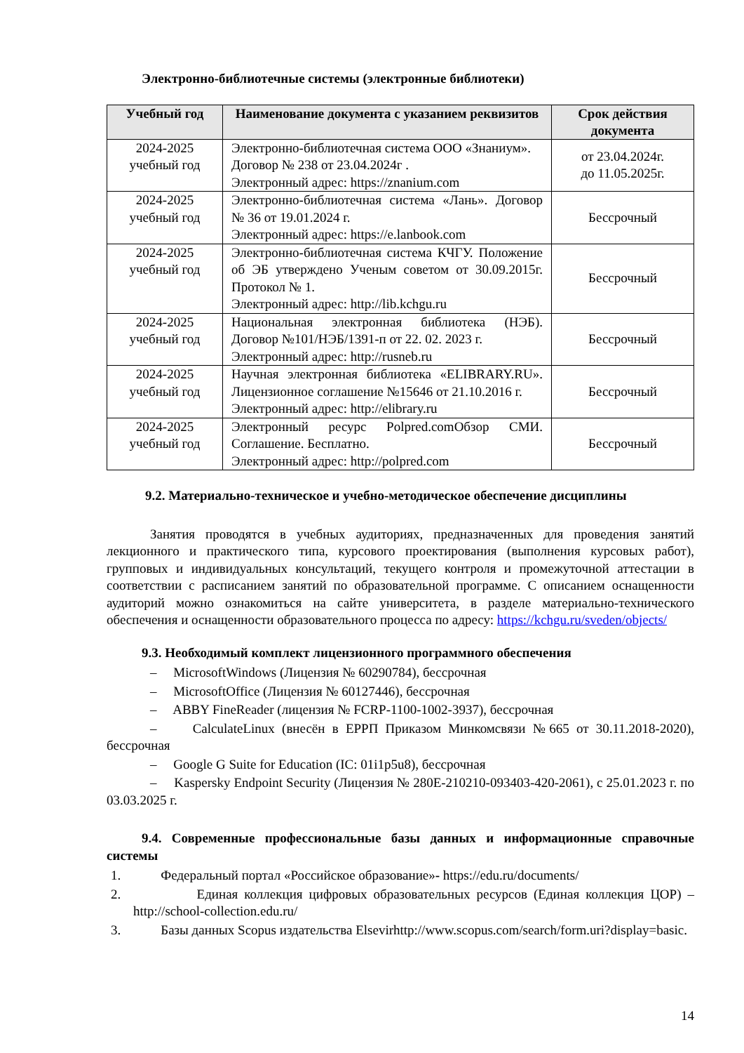Электронно-библиотечные системы (электронные библиотеки)
| Учебный год | Наименование документа с указанием реквизитов | Срок действия документа |
| --- | --- | --- |
| 2024-2025 учебный год | Электронно-библиотечная система ООО «Знаниум». Договор № 238 от 23.04.2024г . Электронный адрес: https://znanium.com | от 23.04.2024г. до 11.05.2025г. |
| 2024-2025 учебный год | Электронно-библиотечная система «Лань». Договор № 36 от 19.01.2024 г. Электронный адрес: https://e.lanbook.com | Бессрочный |
| 2024-2025 учебный год | Электронно-библиотечная система КЧГУ. Положение об ЭБ утверждено Ученым советом от 30.09.2015г. Протокол № 1. Электронный адрес: http://lib.kchgu.ru | Бессрочный |
| 2024-2025 учебный год | Национальная электронная библиотека (НЭБ). Договор №101/НЭБ/1391-п от 22. 02. 2023 г. Электронный адрес: http://rusneb.ru | Бессрочный |
| 2024-2025 учебный год | Научная электронная библиотека «ELIBRARY.RU». Лицензионное соглашение №15646 от 21.10.2016 г. Электронный адрес: http://elibrary.ru | Бессрочный |
| 2024-2025 учебный год | Электронный ресурс Polpred.comОбзор СМИ. Соглашение. Бесплатно. Электронный адрес: http://polpred.com | Бессрочный |
9.2. Материально-техническое и учебно-методическое обеспечение дисциплины
Занятия проводятся в учебных аудиториях, предназначенных для проведения занятий лекционного и практического типа, курсового проектирования (выполнения курсовых работ), групповых и индивидуальных консультаций, текущего контроля и промежуточной аттестации в соответствии с расписанием занятий по образовательной программе. С описанием оснащенности аудиторий можно ознакомиться на сайте университета, в разделе материально-технического обеспечения и оснащенности образовательного процесса по адресу: https://kchgu.ru/sveden/objects/
9.3. Необходимый комплект лицензионного программного обеспечения
– MicrosoftWindows (Лицензия № 60290784), бессрочная
– MicrosoftOffice (Лицензия № 60127446), бессрочная
– ABBY FineReader (лицензия № FCRP-1100-1002-3937), бессрочная
– CalculateLinux (внесён в ЕРРП Приказом Минкомсвязи №665 от 30.11.2018-2020), бессрочная
– Google G Suite for Education (IC: 01i1p5u8), бессрочная
– Kaspersky Endpoint Security (Лицензия № 280E-210210-093403-420-2061), с 25.01.2023 г. по 03.03.2025 г.
9.4. Современные профессиональные базы данных и информационные справочные системы
1. Федеральный портал «Российское образование»- https://edu.ru/documents/
2. Единая коллекция цифровых образовательных ресурсов (Единая коллекция ЦОР) – http://school-collection.edu.ru/
3. Базы данных Scopus издательства Elsevirhttp://www.scopus.com/search/form.uri?display=basic.
14